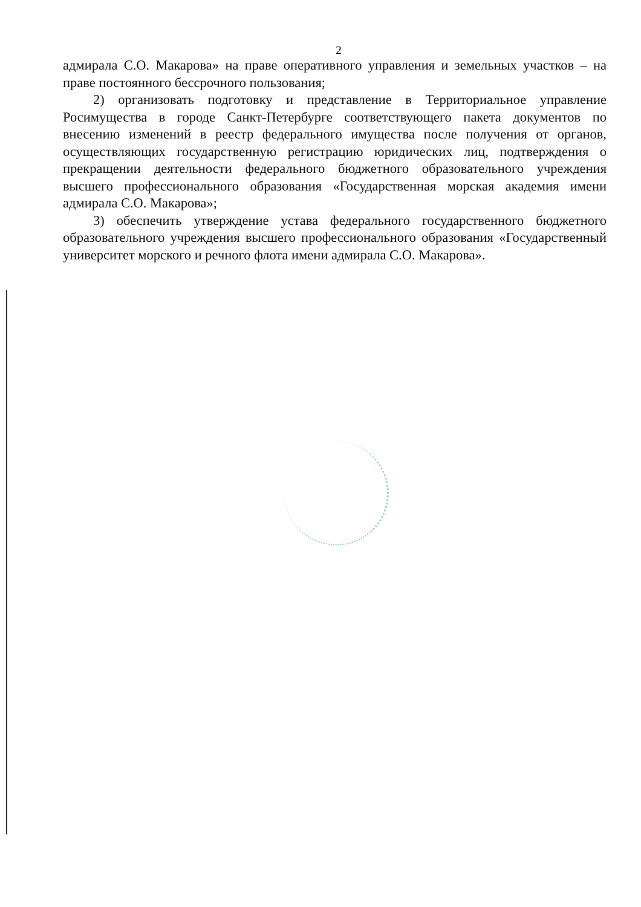2
адмирала С.О. Макарова» на праве оперативного управления и земельных участков – на праве постоянного бессрочного пользования;
2) организовать подготовку и представление в Территориальное управление Росимущества в городе Санкт-Петербурге соответствующего пакета документов по внесению изменений в реестр федерального имущества после получения от органов, осуществляющих государственную регистрацию юридических лиц, подтверждения о прекращении деятельности федерального бюджетного образовательного учреждения высшего профессионального образования «Государственная морская академия имени адмирала С.О. Макарова»;
3) обеспечить утверждение устава федерального государственного бюджетного образовательного учреждения высшего профессионального образования «Государственный университет морского и речного флота имени адмирала С.О. Макарова».